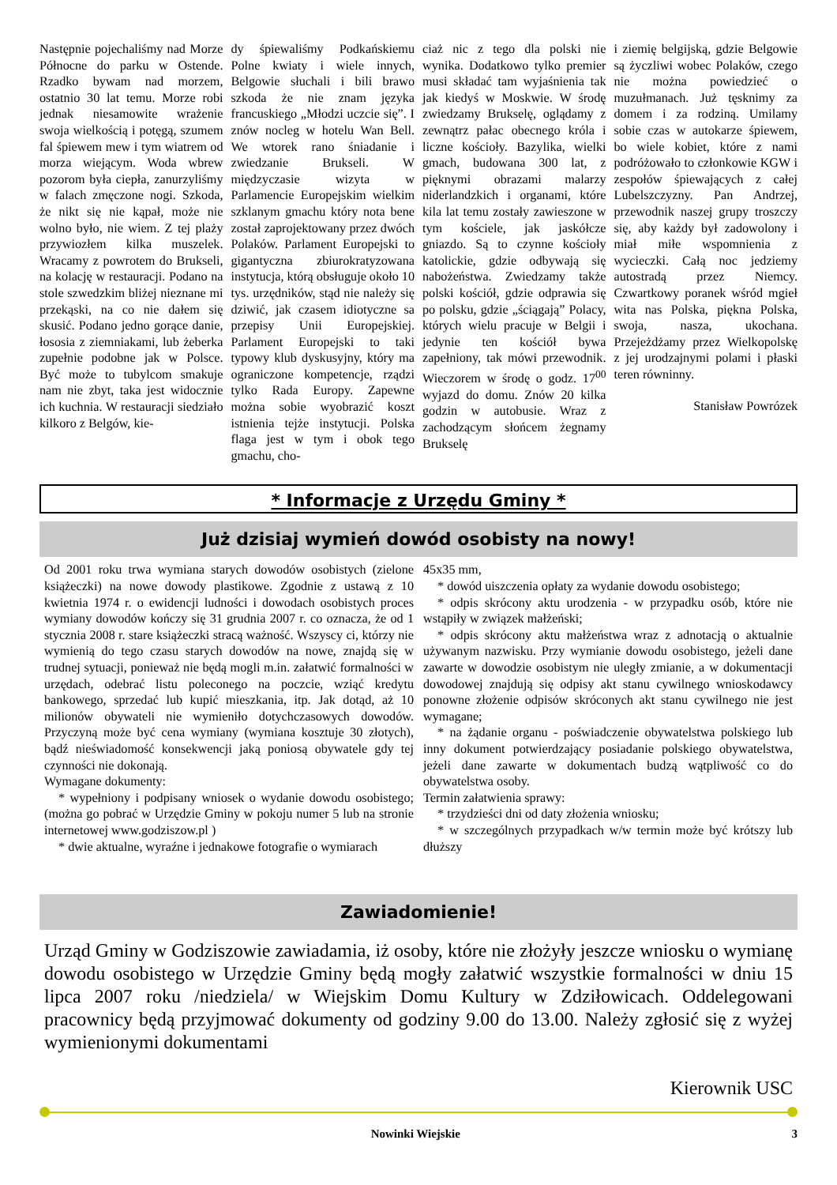Następnie pojechaliśmy nad Morze Północne do parku w Ostende. Rzadko bywam nad morzem, ostatnio 30 lat temu. Morze robi jednak niesamowite wrażenie swoja wielkością i potęgą, szumem fal śpiewem mew i tym wiatrem od morza wiejącym. Woda wbrew pozorom była ciepła, zanurzyliśmy w falach zmęczone nogi. Szkoda, że nikt się nie kąpał, może nie wolno było, nie wiem. Z tej plaży przywiozłem kilka muszelek. Wracamy z powrotem do Brukseli, na kolację w restauracji. Podano na stole szwedzkim bliżej nieznane mi przekąski, na co nie dałem się skusić. Podano jedno gorące danie, łososia z ziemniakami, lub żeberka zupełnie podobne jak w Polsce. Być może to tubylcom smakuje nam nie zbyt, taka jest widocznie ich kuchnia. W restauracji siedziało kilkoro z Belgów, kie-
dy śpiewaliśmy Podkańskiemu Polne kwiaty i wiele innych, Belgowie słuchali i bili brawo szkoda że nie znam języka francuskiego „Młodzi uczcie się”. I znów nocleg w hotelu Wan Bell. We wtorek rano śniadanie i zwiedzanie Brukseli. W międzyczasie wizyta w Parlamencie Europejskim wielkim szklanym gmachu który nota bene został zaprojektowany przez dwóch Polaków. Parlament Europejski to gigantyczna zbiurokratyzowana instytucja, którą obsługuje około 10 tys. urzędników, stąd nie należy się dziwić, jak czasem idiotyczne sa przepisy Unii Europejskiej. Parlament Europejski to taki typowy klub dyskusyjny, który ma ograniczone kompetencje, rządzi tylko Rada Europy. Zapewne można sobie wyobrazić koszt istnienia tejże instytucji. Polska flaga jest w tym i obok tego gmachu, cho-
ciaż nic z tego dla polski nie wynika. Dodatkowo tylko premier musi składać tam wyjaśnienia tak jak kiedyś w Moskwie. W środę zwiedzamy Brukselę, oglądamy z zewnątrz pałac obecnego króla i liczne kościoły. Bazylika, wielki gmach, budowana 300 lat, z pięknymi obrazami malarzy niderlandzkich i organami, które kila lat temu zostały zawieszone w tym kościele, jak jaskółcze gniazdo. Są to czynne kościoły katolickie, gdzie odbywają się nabożeństwa. Zwiedzamy także polski kościół, gdzie odprawia się po polsku, gdzie „ściągają” Polacy, których wielu pracuje w Belgii i jedynie ten kościół bywa zapełniony, tak mówi przewodnik. Wieczorem w środę o godz. 17<sup>00</sup> wyjazd do domu. Znów 20 kilka godzin w autobusie. Wraz z zachodzącym słońcem żegnamy Brukselę
i ziemię belgijską, gdzie Belgowie są życzliwi wobec Polaków, czego nie można powiedzieć o muzułmanach. Już tęsknimy za domem i za rodziną. Umilamy sobie czas w autokarze śpiewem, bo wiele kobiet, które z nami podróżowało to członkowie KGW i zespołów śpiewających z całej Lubelszczyzny. Pan Andrzej, przewodnik naszej grupy troszczy się, aby każdy był zadowolony i miał miłe wspomnienia z wycieczki. Całą noc jedziemy autostradą przez Niemcy. Czwartkowy poranek wśród mgieł wita nas Polska, piękna Polska, swoja, nasza, ukochana. Przejeżdżamy przez Wielkopolskę z jej urodzajnymi polami i płaski teren równinny.
Stanisław Powrózek
* Informacje z Urzędu Gminy *
Już dzisiaj wymień dowód osobisty na nowy!
Od 2001 roku trwa wymiana starych dowodów osobistych (zielone książeczki) na nowe dowody plastikowe. Zgodnie z ustawą z 10 kwietnia 1974 r. o ewidencji ludności i dowodach osobistych proces wymiany dowodów kończy się 31 grudnia 2007 r. co oznacza, że od 1 stycznia 2008 r. stare książeczki stracą ważność. Wszyscy ci, którzy nie wymienią do tego czasu starych dowodów na nowe, znajdą się w trudnej sytuacji, ponieważ nie będą mogli m.in. załatwić formalności w urzędach, odebrać listu poleconego na poczcie, wziąć kredytu bankowego, sprzedać lub kupić mieszkania, itp. Jak dotąd, aż 10 milionów obywateli nie wymieniło dotychczasowych dowodów. Przyczyną może być cena wymiany (wymiana kosztuje 30 złotych), bądź nieświadomość konsekwencji jaką poniosą obywatele gdy tej czynności nie dokonają.
Wymagane dokumenty:
* wypełniony i podpisany wniosek o wydanie dowodu osobistego; (można go pobrać w Urzędzie Gminy w pokoju numer 5 lub na stronie internetowej www.godziszow.pl )
* dwie aktualne, wyraźne i jednakowe fotografie o wymiarach
45x35 mm,
* dowód uiszczenia opłaty za wydanie dowodu osobistego;
* odpis skrócony aktu urodzenia - w przypadku osób, które nie wstąpiły w związek małżeński;
* odpis skrócony aktu małżeństwa wraz z adnotacją o aktualnie używanym nazwisku. Przy wymianie dowodu osobistego, jeżeli dane zawarte w dowodzie osobistym nie uległy zmianie, a w dokumentacji dowodowej znajdują się odpisy akt stanu cywilnego wnioskodawcy ponowne złożenie odpisów skróconych akt stanu cywilnego nie jest wymagane;
* na żądanie organu - poświadczenie obywatelstwa polskiego lub inny dokument potwierdzający posiadanie polskiego obywatelstwa, jeżeli dane zawarte w dokumentach budzą wątpliwość co do obywatelstwa osoby.
Termin załatwienia sprawy:
* trzydzieści dni od daty złożenia wniosku;
* w szczególnych przypadkach w/w termin może być krótszy lub dłuższy
Zawiadomienie!
Urząd Gminy w Godziszowie zawiadamia, iż osoby, które nie złożyły jeszcze wniosku o wymianę dowodu osobistego w Urzędzie Gminy będą mogły załatwić wszystkie formalności w dniu 15 lipca 2007 roku /niedziela/ w Wiejskim Domu Kultury w Zdziłowicach. Oddelegowani pracownicy będą przyjmować dokumenty od godziny 9.00 do 13.00. Należy zgłosić się z wyżej wymienionymi dokumentami
Kierownik USC
Nowinki Wiejskie 3